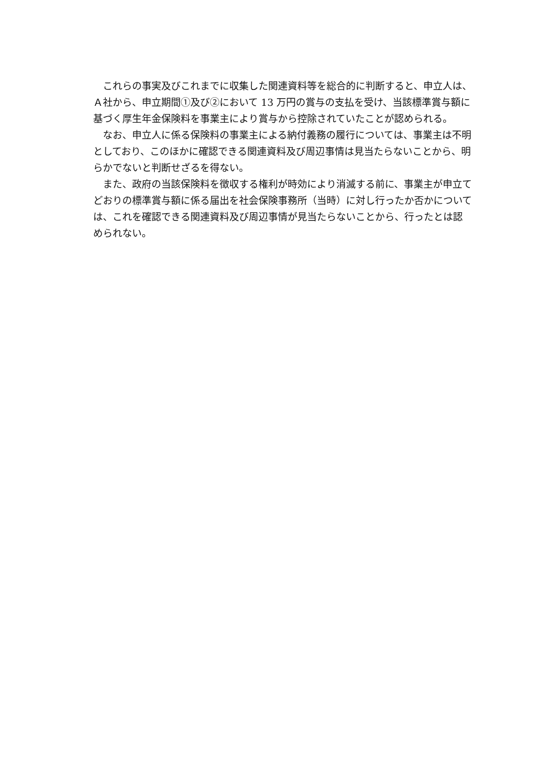これらの事実及びこれまでに収集した関連資料等を総合的に判断すると、申立人は、Ａ社から、申立期間①及び②において 13 万円の賞与の支払を受け、当該標準賞与額に基づく厚生年金保険料を事業主により賞与から控除されていたことが認められる。
なお、申立人に係る保険料の事業主による納付義務の履行については、事業主は不明としており、このほかに確認できる関連資料及び周辺事情は見当たらないことから、明らかでないと判断せざるを得ない。
また、政府の当該保険料を徴収する権利が時効により消滅する前に、事業主が申立てどおりの標準賞与額に係る届出を社会保険事務所（当時）に対し行ったか否かについては、これを確認できる関連資料及び周辺事情が見当たらないことから、行ったとは認められない。